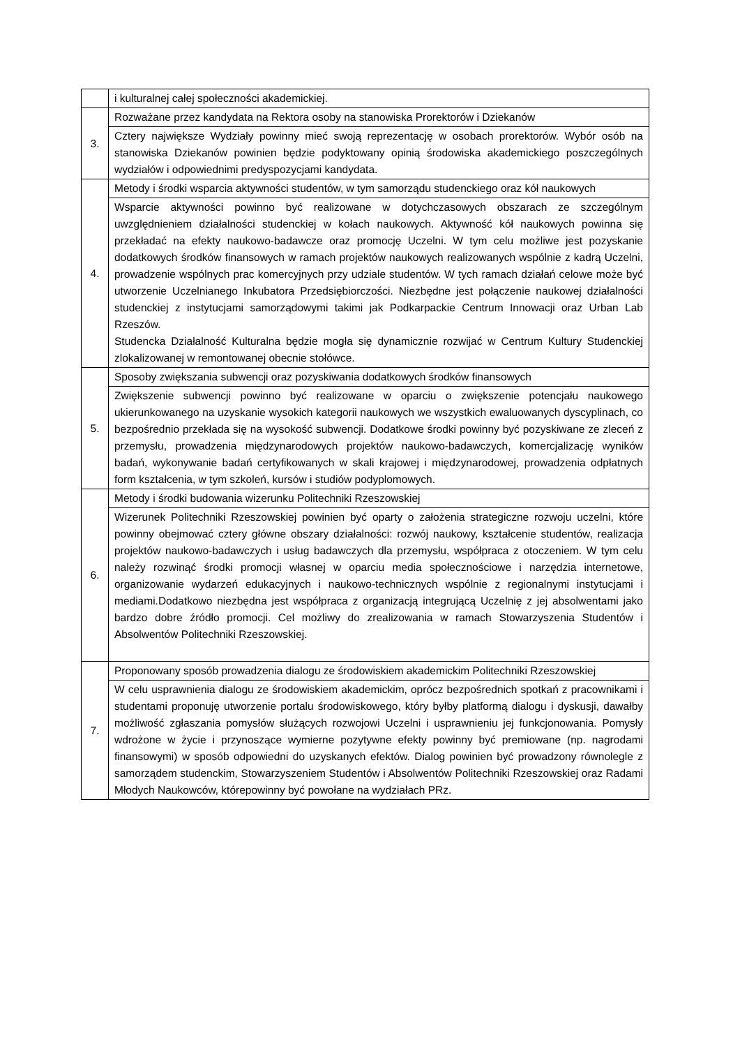| | i kulturalnej całej społeczności akademickiej. |
| 3. | Rozważane przez kandydata na Rektora osoby na stanowiska Prorektorów i Dziekanów |
| | Cztery największe Wydziały powinny mieć swoją reprezentację w osobach prorektorów. Wybór osób na stanowiska Dziekanów powinien będzie podyktowany opinią środowiska akademickiego poszczególnych wydziałów i odpowiednimi predyspozycjami kandydata. |
| 4. | Metody i środki wsparcia aktywności studentów, w tym samorządu studenckiego oraz kół naukowych |
| | Wsparcie aktywności powinno być realizowane w dotychczasowych obszarach ze szczególnym uwzględnieniem działalności studenckiej w kołach naukowych. Aktywność kół naukowych powinna się przekładać na efekty naukowo-badawcze oraz promocję Uczelni. W tym celu możliwe jest pozyskanie dodatkowych środków finansowych w ramach projektów naukowych realizowanych wspólnie z kadrą Uczelni, prowadzenie wspólnych prac komercyjnych przy udziale studentów. W tych ramach działań celowe może być utworzenie Uczelnianego Inkubatora Przedsiębiorczości. Niezbędne jest połączenie naukowej działalności studenckiej z instytucjami samorządowymi takimi jak Podkarpackie Centrum Innowacji oraz Urban Lab Rzeszów. Studencka Działalność Kulturalna będzie mogła się dynamicznie rozwijać w Centrum Kultury Studenckiej zlokalizowanej w remontowanej obecnie stołówce. |
| 5. | Sposoby zwiększania subwencji oraz pozyskiwania dodatkowych środków finansowych |
| | Zwiększenie subwencji powinno być realizowane w oparciu o zwiększenie potencjału naukowego ukierunkowanego na uzyskanie wysokich kategorii naukowych we wszystkich ewaluowanych dyscyplinach, co bezpośrednio przekłada się na wysokość subwencji. Dodatkowe środki powinny być pozyskiwane ze zleceń z przemysłu, prowadzenia międzynarodowych projektów naukowo-badawczych, komercjalizację wyników badań, wykonywanie badań certyfikowanych w skali krajowej i międzynarodowej, prowadzenia odpłatnych form kształcenia, w tym szkoleń, kursów i studiów podyplomowych. |
| 6. | Metody i środki budowania wizerunku Politechniki Rzeszowskiej |
| | Wizerunek Politechniki Rzeszowskiej powinien być oparty o założenia strategiczne rozwoju uczelni, które powinny obejmować cztery główne obszary działalności: rozwój naukowy, kształcenie studentów, realizacja projektów naukowo-badawczych i usług badawczych dla przemysłu, współpraca z otoczeniem. W tym celu należy rozwinąć środki promocji własnej w oparciu media społecznościowe i narzędzia internetowe, organizowanie wydarzeń edukacyjnych i naukowo-technicznych wspólnie z regionalnymi instytucjami i mediami.Dodatkowo niezbędna jest współpraca z organizacją integrującą Uczelnię z jej absolwentami jako bardzo dobre źródło promocji. Cel możliwy do zrealizowania w ramach Stowarzyszenia Studentów i Absolwentów Politechniki Rzeszowskiej. |
| 7. | Proponowany sposób prowadzenia dialogu ze środowiskiem akademickim Politechniki Rzeszowskiej |
| | W celu usprawnienia dialogu ze środowiskiem akademickim, oprócz bezpośrednich spotkań z pracownikami i studentami proponuję utworzenie portalu środowiskowego, który byłby platformą dialogu i dyskusji, dawałby możliwość zgłaszania pomysłów służących rozwojowi Uczelni i usprawnieniu jej funkcjonowania. Pomysły wdrożone w życie i przynoszące wymierne pozytywne efekty powinny być premiowane (np. nagrodami finansowymi) w sposób odpowiedni do uzyskanych efektów. Dialog powinien być prowadzony równolegle z samorządem studenckim, Stowarzyszeniem Studentów i Absolwentów Politechniki Rzeszowskiej oraz Radami Młodych Naukowców, którepowinny być powołane na wydziałach PRz. |